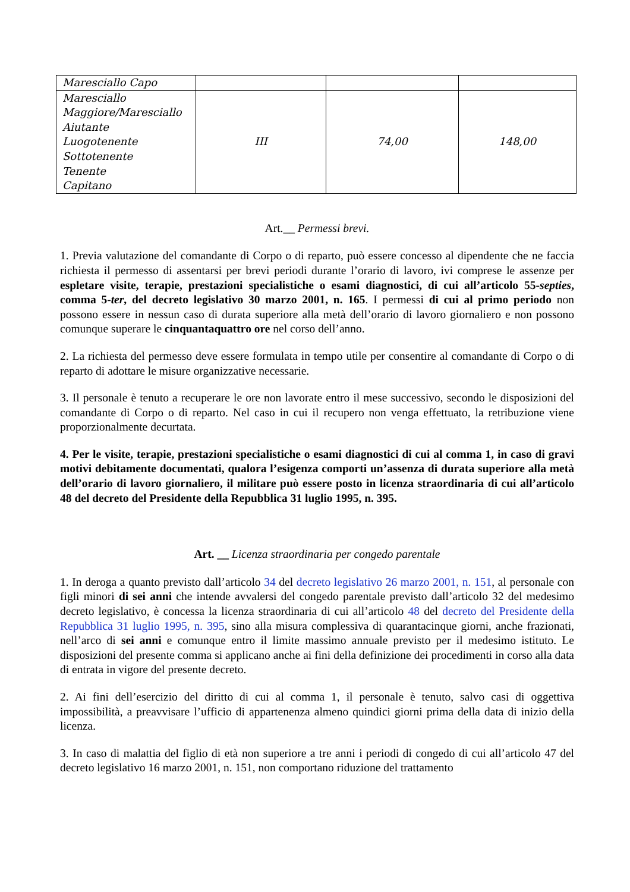| Maresciallo Capo | | | |
| Maresciallo Maggiore/Maresciallo Aiutante Luogotenente Sottotenente Tenente Capitano | III | 74,00 | 148,00 |
Art.__ Permessi brevi.
1. Previa valutazione del comandante di Corpo o di reparto, può essere concesso al dipendente che ne faccia richiesta il permesso di assentarsi per brevi periodi durante l’orario di lavoro, ivi comprese le assenze per espletare visite, terapie, prestazioni specialistiche o esami diagnostici, di cui all’articolo 55-septies, comma 5-ter, del decreto legislativo 30 marzo 2001, n. 165. I permessi di cui al primo periodo non possono essere in nessun caso di durata superiore alla metà dell’orario di lavoro giornaliero e non possono comunque superare le cinquantaquattro ore nel corso dell’anno.
2. La richiesta del permesso deve essere formulata in tempo utile per consentire al comandante di Corpo o di reparto di adottare le misure organizzative necessarie.
3. Il personale è tenuto a recuperare le ore non lavorate entro il mese successivo, secondo le disposizioni del comandante di Corpo o di reparto. Nel caso in cui il recupero non venga effettuato, la retribuzione viene proporzionalmente decurtata.
4. Per le visite, terapie, prestazioni specialistiche o esami diagnostici di cui al comma 1, in caso di gravi motivi debitamente documentati, qualora l’esigenza comporti un’assenza di durata superiore alla metà dell’orario di lavoro giornaliero, il militare può essere posto in licenza straordinaria di cui all’articolo 48 del decreto del Presidente della Repubblica 31 luglio 1995, n. 395.
Art. __ Licenza straordinaria per congedo parentale
1. In deroga a quanto previsto dall’articolo 34 del decreto legislativo 26 marzo 2001, n. 151, al personale con figli minori di sei anni che intende avvalersi del congedo parentale previsto dall’articolo 32 del medesimo decreto legislativo, è concessa la licenza straordinaria di cui all’articolo 48 del decreto del Presidente della Repubblica 31 luglio 1995, n. 395, sino alla misura complessiva di quarantacinque giorni, anche frazionati, nell’arco di sei anni e comunque entro il limite massimo annuale previsto per il medesimo istituto. Le disposizioni del presente comma si applicano anche ai fini della definizione dei procedimenti in corso alla data di entrata in vigore del presente decreto.
2. Ai fini dell’esercizio del diritto di cui al comma 1, il personale è tenuto, salvo casi di oggettiva impossibilità, a preavvisare l’ufficio di appartenenza almeno quindici giorni prima della data di inizio della licenza.
3. In caso di malattia del figlio di età non superiore a tre anni i periodi di congedo di cui all’articolo 47 del decreto legislativo 16 marzo 2001, n. 151, non comportano riduzione del trattamento